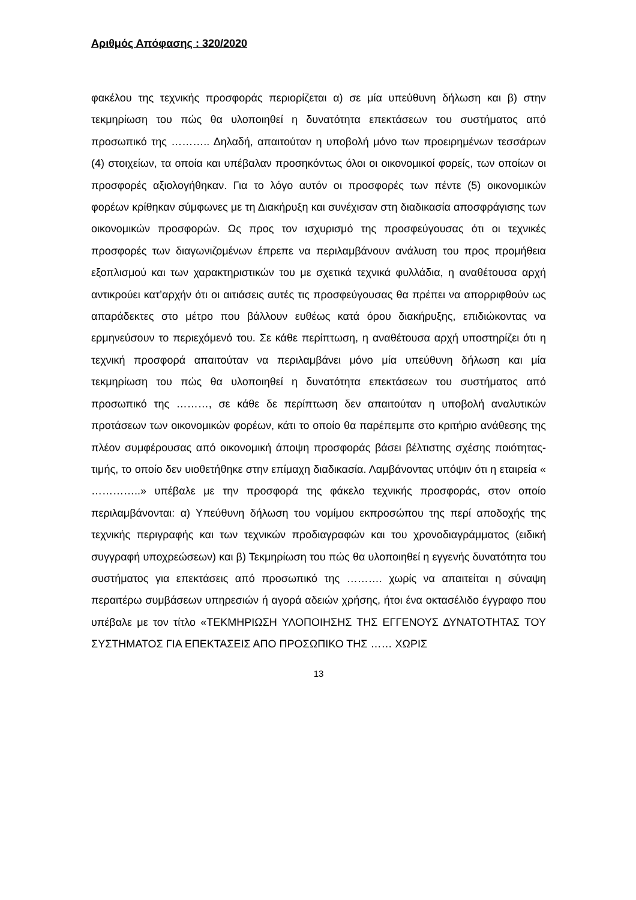Αριθμός Απόφασης : 320/2020
φακέλου της τεχνικής προσφοράς περιορίζεται α) σε μία υπεύθυνη δήλωση και β) στην τεκμηρίωση του πώς θα υλοποιηθεί η δυνατότητα επεκτάσεων του συστήματος από προσωπικό της ……….. Δηλαδή, απαιτούταν η υποβολή μόνο των προειρημένων τεσσάρων (4) στοιχείων, τα οποία και υπέβαλαν προσηκόντως όλοι οι οικονομικοί φορείς, των οποίων οι προσφορές αξιολογήθηκαν. Για το λόγο αυτόν οι προσφορές των πέντε (5) οικονομικών φορέων κρίθηκαν σύμφωνες με τη Διακήρυξη και συνέχισαν στη διαδικασία αποσφράγισης των οικονομικών προσφορών. Ως προς τον ισχυρισμό της προσφεύγουσας ότι οι τεχνικές προσφορές των διαγωνιζομένων έπρεπε να περιλαμβάνουν ανάλυση του προς προμήθεια εξοπλισμού και των χαρακτηριστικών του με σχετικά τεχνικά φυλλάδια, η αναθέτουσα αρχή αντικρούει κατ’αρχήν ότι οι αιτιάσεις αυτές τις προσφεύγουσας θα πρέπει να απορριφθούν ως απαράδεκτες στο μέτρο που βάλλουν ευθέως κατά όρου διακήρυξης, επιδιώκοντας να ερμηνεύσουν το περιεχόμενό του. Σε κάθε περίπτωση, η αναθέτουσα αρχή υποστηρίζει ότι η τεχνική προσφορά απαιτούταν να περιλαμβάνει μόνο μία υπεύθυνη δήλωση και μία τεκμηρίωση του πώς θα υλοποιηθεί η δυνατότητα επεκτάσεων του συστήματος από προσωπικό της ………, σε κάθε δε περίπτωση δεν απαιτούταν η υποβολή αναλυτικών προτάσεων των οικονομικών φορέων, κάτι το οποίο θα παρέπεμπε στο κριτήριο ανάθεσης της πλέον συμφέρουσας από οικονομική άποψη προσφοράς βάσει βέλτιστης σχέσης ποιότητας-τιμής, το οποίο δεν υιοθετήθηκε στην επίμαχη διαδικασία. Λαμβάνοντας υπόψιν ότι η εταιρεία « …………..» υπέβαλε με την προσφορά της φάκελο τεχνικής προσφοράς, στον οποίο περιλαμβάνονται: α) Υπεύθυνη δήλωση του νομίμου εκπροσώπου της περί αποδοχής της τεχνικής περιγραφής και των τεχνικών προδιαγραφών και του χρονοδιαγράμματος (ειδική συγγραφή υποχρεώσεων) και β) Τεκμηρίωση του πώς θα υλοποιηθεί η εγγενής δυνατότητα του συστήματος για επεκτάσεις από προσωπικό της ………. χωρίς να απαιτείται η σύναψη περαιτέρω συμβάσεων υπηρεσιών ή αγορά αδειών χρήσης, ήτοι ένα οκτασέλιδο έγγραφο που υπέβαλε με τον τίτλο «ΤΕΚΜΗΡΙΩΣΗ ΥΛΟΠΟΙΗΣΗΣ ΤΗΣ ΕΓΓΕΝΟΥΣ ΔΥΝΑΤΟΤΗΤΑΣ ΤΟΥ ΣΥΣΤΗΜΑΤΟΣ ΓΙΑ ΕΠΕΚΤΑΣΕΙΣ ΑΠΟ ΠΡΟΣΩΠΙΚΟ ΤΗΣ …… ΧΩΡΙΣ
13